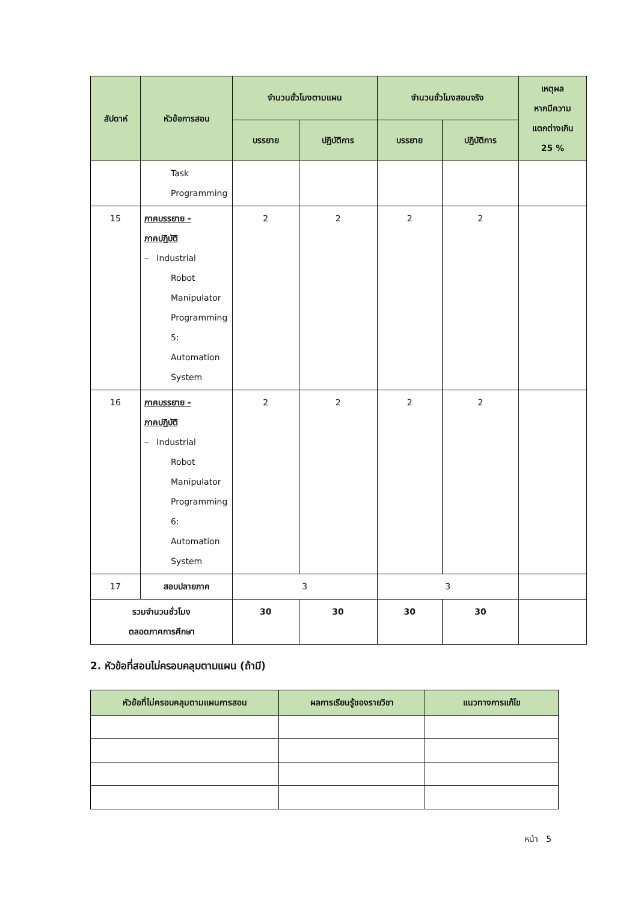| สัปดาห์ | หัวข้อการสอน | จำนวนชั่วโมงตามแผน | | จำนวนชั่วโมงสอนจริง | | เหตุผล หากมีความ แตกต่างเกิน 25 % |
| --- | --- | --- | --- | --- | --- | --- |
| | | บรรยาย | ปฏิบัติการ | บรรยาย | ปฏิบัติการ | |
| | Task Programming | | | | | |
| 15 | ภาคบรรยาย - ภาคปฏิบัติ – Industrial Robot Manipulator Programming 5: Automation System | 2 | 2 | 2 | 2 | |
| 16 | ภาคบรรยาย - ภาคปฏิบัติ – Industrial Robot Manipulator Programming 6: Automation System | 2 | 2 | 2 | 2 | |
| 17 | สอบปลายภาค | 3 | | 3 | | |
| รวมจำนวนชั่วโมง ตลอดภาคการศึกษา | | 30 | 30 | 30 | 30 | |
2. หัวข้อที่สอนไม่ครอบคลุมตามแผน (ถ้ามี)
| หัวข้อที่ไม่ครอบคลุมตามแผนการสอน | ผลการเรียนรู้ของรายวิชา | แนวทางการแก้ไข |
| --- | --- | --- |
หน้า 5